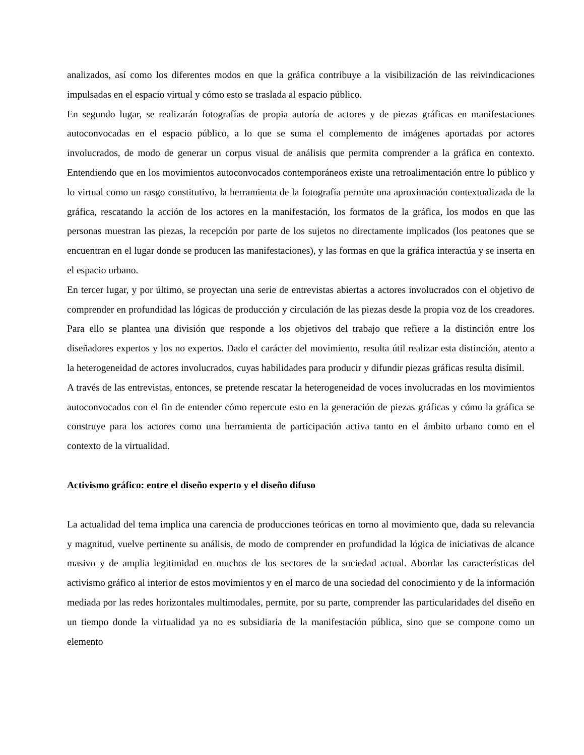analizados, así como los diferentes modos en que la gráfica contribuye a la visibilización de las reivindicaciones impulsadas en el espacio virtual y cómo esto se traslada al espacio público.
En segundo lugar, se realizarán fotografías de propia autoría de actores y de piezas gráficas en manifestaciones autoconvocadas en el espacio público, a lo que se suma el complemento de imágenes aportadas por actores involucrados, de modo de generar un corpus visual de análisis que permita comprender a la gráfica en contexto. Entendiendo que en los movimientos autoconvocados contemporáneos existe una retroalimentación entre lo público y lo virtual como un rasgo constitutivo, la herramienta de la fotografía permite una aproximación contextualizada de la gráfica, rescatando la acción de los actores en la manifestación, los formatos de la gráfica, los modos en que las personas muestran las piezas, la recepción por parte de los sujetos no directamente implicados (los peatones que se encuentran en el lugar donde se producen las manifestaciones), y las formas en que la gráfica interactúa y se inserta en el espacio urbano.
En tercer lugar, y por último, se proyectan una serie de entrevistas abiertas a actores involucrados con el objetivo de comprender en profundidad las lógicas de producción y circulación de las piezas desde la propia voz de los creadores. Para ello se plantea una división que responde a los objetivos del trabajo que refiere a la distinción entre los diseñadores expertos y los no expertos. Dado el carácter del movimiento, resulta útil realizar esta distinción, atento a la heterogeneidad de actores involucrados, cuyas habilidades para producir y difundir piezas gráficas resulta disímil.
A través de las entrevistas, entonces, se pretende rescatar la heterogeneidad de voces involucradas en los movimientos autoconvocados con el fin de entender cómo repercute esto en la generación de piezas gráficas y cómo la gráfica se construye para los actores como una herramienta de participación activa tanto en el ámbito urbano como en el contexto de la virtualidad.
Activismo gráfico: entre el diseño experto y el diseño difuso
La actualidad del tema implica una carencia de producciones teóricas en torno al movimiento que, dada su relevancia y magnitud, vuelve pertinente su análisis, de modo de comprender en profundidad la lógica de iniciativas de alcance masivo y de amplia legitimidad en muchos de los sectores de la sociedad actual. Abordar las características del activismo gráfico al interior de estos movimientos y en el marco de una sociedad del conocimiento y de la información mediada por las redes horizontales multimodales, permite, por su parte, comprender las particularidades del diseño en un tiempo donde la virtualidad ya no es subsidiaria de la manifestación pública, sino que se compone como un elemento